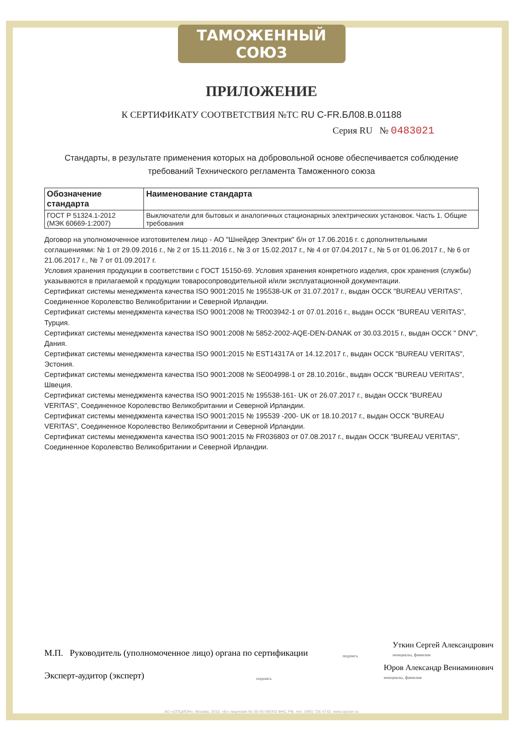ТАМОЖЕННЫЙ СОЮЗ
ПРИЛОЖЕНИЕ
К СЕРТИФИКАТУ СООТВЕТСТВИЯ №ТС RU C-FR.БЛ08.В.01188
Серия RU № 0483021
Стандарты, в результате применения которых на добровольной основе обеспечивается соблюдение требований Технического регламента Таможенного союза
| Обозначение стандарта | Наименование стандарта |
| --- | --- |
| ГОСТ Р 51324.1-2012 (МЭК 60669-1:2007) | Выключатели для бытовых и аналогичных стационарных электрических установок. Часть 1. Общие требования |
Договор на уполномоченное изготовителем лицо - АО "Шнейдер Электрик" б/н от 17.06.2016 г. с дополнительными соглашениями: № 1 от 29.09.2016 г., № 2 от 15.11.2016 г., № 3 от 15.02.2017 г., № 4 от 07.04.2017 г., № 5 от 01.06.2017 г., № 6 от 21.06.2017 г., № 7 от 01.09.2017 г.
Условия хранения продукции в соответствии с ГОСТ 15150-69. Условия хранения конкретного изделия, срок хранения (службы) указываются в прилагаемой к продукции товаросопроводительной и/или эксплуатационной документации.
Сертификат системы менеджмента качества ISO 9001:2015 № 195538-UK от 31.07.2017 г., выдан ОССК "BUREAU VERITAS", Соединенное Королевство Великобритании и Северной Ирландии.
Сертификат системы менеджмента качества ISO 9001:2008 № TR003942-1 от 07.01.2016 г., выдан ОССК "BUREAU VERITAS", Турция.
Сертификат системы менеджмента качества ISO 9001:2008 № 5852-2002-AQE-DEN-DANAK от 30.03.2015 г., выдан ОССК " DNV", Дания.
Сертификат системы менеджмента качества ISO 9001:2015 № EST14317A от 14.12.2017 г., выдан ОССК "BUREAU VERITAS", Эстония.
Сертификат системы менеджмента качества ISO 9001:2008 № SE004998-1 от 28.10.2016г., выдан ОССК "BUREAU VERITAS", Швеция.
Сертификат системы менеджмента качества ISO 9001:2015 № 195538-161- UK от 26.07.2017 г., выдан ОССК "BUREAU VERITAS", Соединенное Королевство Великобритании и Северной Ирландии.
Сертификат системы менеджмента качества ISO 9001:2015 № 195539 -200- UK от 18.10.2017 г., выдан ОССК "BUREAU VERITAS", Соединенное Королевство Великобритании и Северной Ирландии.
Сертификат системы менеджмента качества ISO 9001:2015 № FR036803 от 07.08.2017 г., выдан ОССК "BUREAU VERITAS", Соединенное Королевство Великобритании и Северной Ирландии.
М.П. Руководитель (уполномоченное лицо) органа по сертификации подпись Уткин Сергей Александрович
инициалы, фамилия
Эксперт-аудитор (эксперт) подпись Юров Александр Вениаминович
инициалы, фамилия
АО «ОПЦИОН», Москва, 2016, «Б» лицензия № 05-05-09/003 ФНС РФ, тел. (495) 726 4742, www.opcion.ru